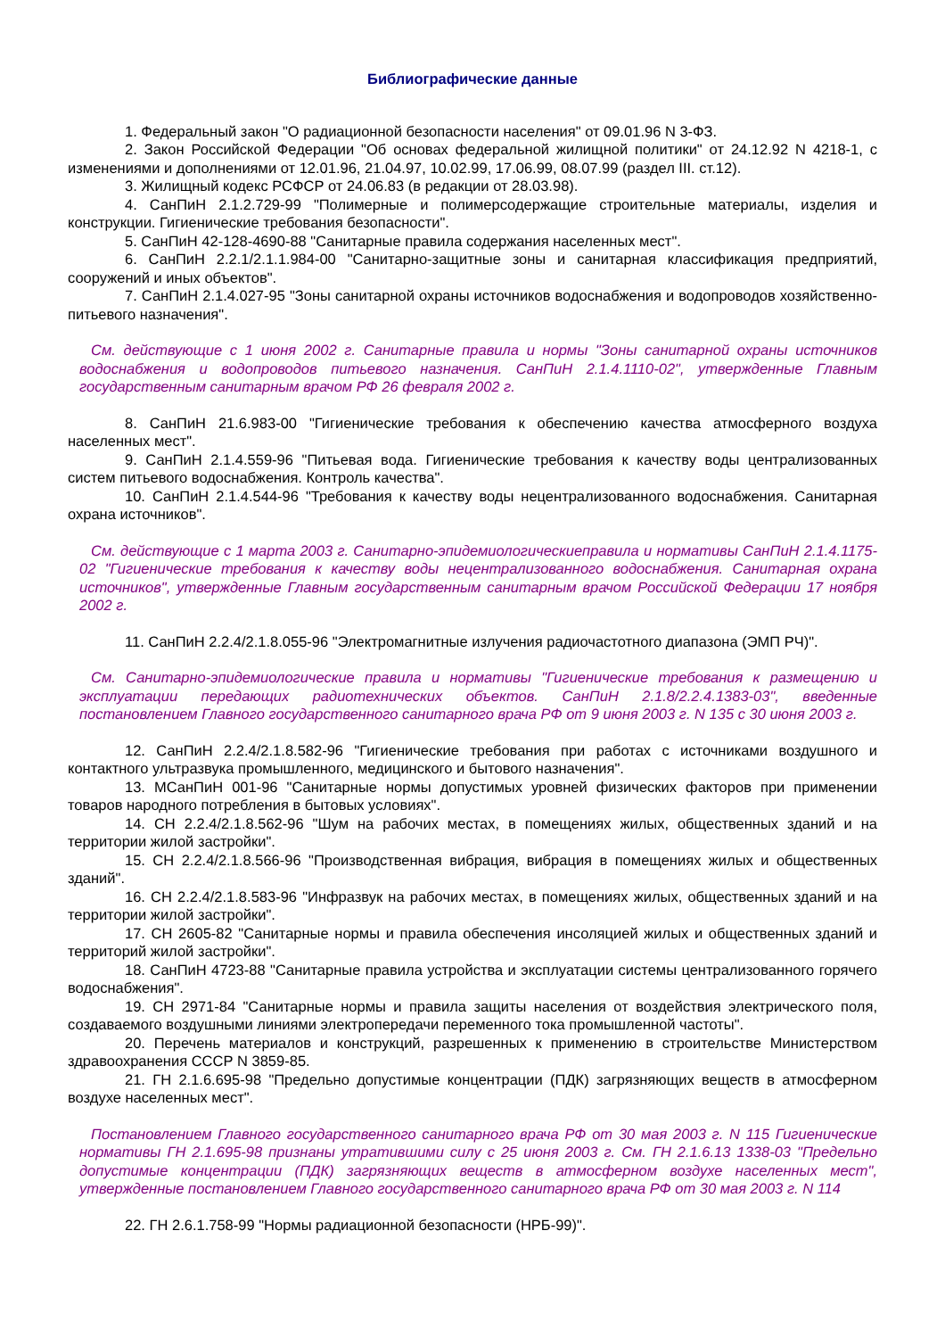Библиографические данные
1. Федеральный закон "О радиационной безопасности населения" от 09.01.96 N 3-ФЗ.
2. Закон Российской Федерации "Об основах федеральной жилищной политики" от 24.12.92 N 4218-1, с изменениями и дополнениями от 12.01.96, 21.04.97, 10.02.99, 17.06.99, 08.07.99 (раздел III. ст.12).
3. Жилищный кодекс РСФСР от 24.06.83 (в редакции от 28.03.98).
4. СанПиН 2.1.2.729-99 "Полимерные и полимерсодержащие строительные материалы, изделия и конструкции. Гигиенические требования безопасности".
5. СанПиН 42-128-4690-88 "Санитарные правила содержания населенных мест".
6. СанПиН 2.2.1/2.1.1.984-00 "Санитарно-защитные зоны и санитарная классификация предприятий, сооружений и иных объектов".
7. СанПиН 2.1.4.027-95 "Зоны санитарной охраны источников водоснабжения и водопроводов хозяйственно-питьевого назначения".
См. действующие с 1 июня 2002 г. Санитарные правила и нормы "Зоны санитарной охраны источников водоснабжения и водопроводов питьевого назначения. СанПиН 2.1.4.1110-02", утвержденные Главным государственным санитарным врачом РФ 26 февраля 2002 г.
8. СанПиН 21.6.983-00 "Гигиенические требования к обеспечению качества атмосферного воздуха населенных мест".
9. СанПиН 2.1.4.559-96 "Питьевая вода. Гигиенические требования к качеству воды централизованных систем питьевого водоснабжения. Контроль качества".
10. СанПиН 2.1.4.544-96 "Требования к качеству воды нецентрализованного водоснабжения. Санитарная охрана источников".
См. действующие с 1 марта 2003 г. Санитарно-эпидемиологическиеправила и нормативы СанПиН 2.1.4.1175-02 "Гигиенические требования к качеству воды нецентрализованного водоснабжения. Санитарная охрана источников", утвержденные Главным государственным санитарным врачом Российской Федерации 17 ноября 2002 г.
11. СанПиН 2.2.4/2.1.8.055-96 "Электромагнитные излучения радиочастотного диапазона (ЭМП РЧ)".
См. Санитарно-эпидемиологические правила и нормативы "Гигиенические требования к размещению и эксплуатации передающих радиотехнических объектов. СанПиН 2.1.8/2.2.4.1383-03", введенные постановлением Главного государственного санитарного врача РФ от 9 июня 2003 г. N 135 с 30 июня 2003 г.
12. СанПиН 2.2.4/2.1.8.582-96 "Гигиенические требования при работах с источниками воздушного и контактного ультразвука промышленного, медицинского и бытового назначения".
13. МСанПиН 001-96 "Санитарные нормы допустимых уровней физических факторов при применении товаров народного потребления в бытовых условиях".
14. СН 2.2.4/2.1.8.562-96 "Шум на рабочих местах, в помещениях жилых, общественных зданий и на территории жилой застройки".
15. СН 2.2.4/2.1.8.566-96 "Производственная вибрация, вибрация в помещениях жилых и общественных зданий".
16. СН 2.2.4/2.1.8.583-96 "Инфразвук на рабочих местах, в помещениях жилых, общественных зданий и на территории жилой застройки".
17. СН 2605-82 "Санитарные нормы и правила обеспечения инсоляцией жилых и общественных зданий и территорий жилой застройки".
18. СанПиН 4723-88 "Санитарные правила устройства и эксплуатации системы централизованного горячего водоснабжения".
19. СН 2971-84 "Санитарные нормы и правила защиты населения от воздействия электрического поля, создаваемого воздушными линиями электропередачи переменного тока промышленной частоты".
20. Перечень материалов и конструкций, разрешенных к применению в строительстве Министерством здравоохранения СССР N 3859-85.
21. ГН 2.1.6.695-98 "Предельно допустимые концентрации (ПДК) загрязняющих веществ в атмосферном воздухе населенных мест".
Постановлением Главного государственного санитарного врача РФ от 30 мая 2003 г. N 115 Гигиенические нормативы ГН 2.1.695-98 признаны утратившими силу с 25 июня 2003 г. См. ГН 2.1.6.13 1338-03 "Предельно допустимые концентрации (ПДК) загрязняющих веществ в атмосферном воздухе населенных мест", утвержденные постановлением Главного государственного санитарного врача РФ от 30 мая 2003 г. N 114
22. ГН 2.6.1.758-99 "Нормы радиационной безопасности (НРБ-99)".